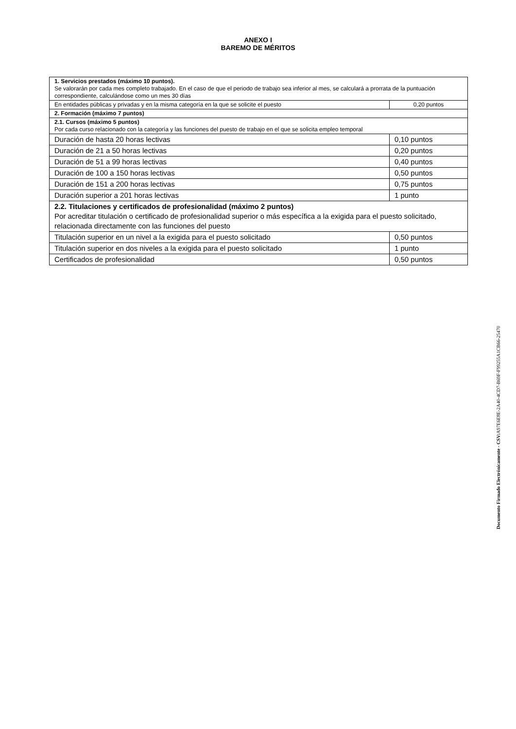ANEXO I
BAREMO DE MÉRITOS
| 1. Servicios prestados (máximo 10 puntos). Se valorarán por cada mes completo trabajado. En el caso de que el periodo de trabajo sea inferior al mes, se calculará a prorrata de la puntuación correspondiente, calculándose como un mes 30 días | |
| En entidades públicas y privadas y en la misma categoría en la que se solicite el puesto | 0,20 puntos |
| 2. Formación (máximo 7 puntos) | |
| 2.1. Cursos (máximo 5 puntos) Por cada curso relacionado con la categoría y las funciones del puesto de trabajo en el que se solicita empleo temporal | |
| Duración de hasta 20 horas lectivas | 0,10 puntos |
| Duración de 21 a 50 horas lectivas | 0,20 puntos |
| Duración de 51 a 99 horas lectivas | 0,40 puntos |
| Duración de 100 a 150 horas lectivas | 0,50 puntos |
| Duración de 151 a 200 horas lectivas | 0,75 puntos |
| Duración superior a 201 horas lectivas | 1 punto |
| 2.2. Titulaciones y certificados de profesionalidad (máximo 2 puntos) Por acreditar titulación o certificado de profesionalidad superior o más específica a la exigida para el puesto solicitado, relacionada directamente con las funciones del puesto | |
| Titulación superior en un nivel a la exigida para el puesto solicitado | 0,50 puntos |
| Titulación superior en dos niveles a la exigida para el puesto solicitado | 1 punto |
| Certificados de profesionalidad | 0,50 puntos |
Documento Firmado Electrónicamente - CSV: A97E6E8E-2A40-4CD7-B69F-F99255A1CB66-25470